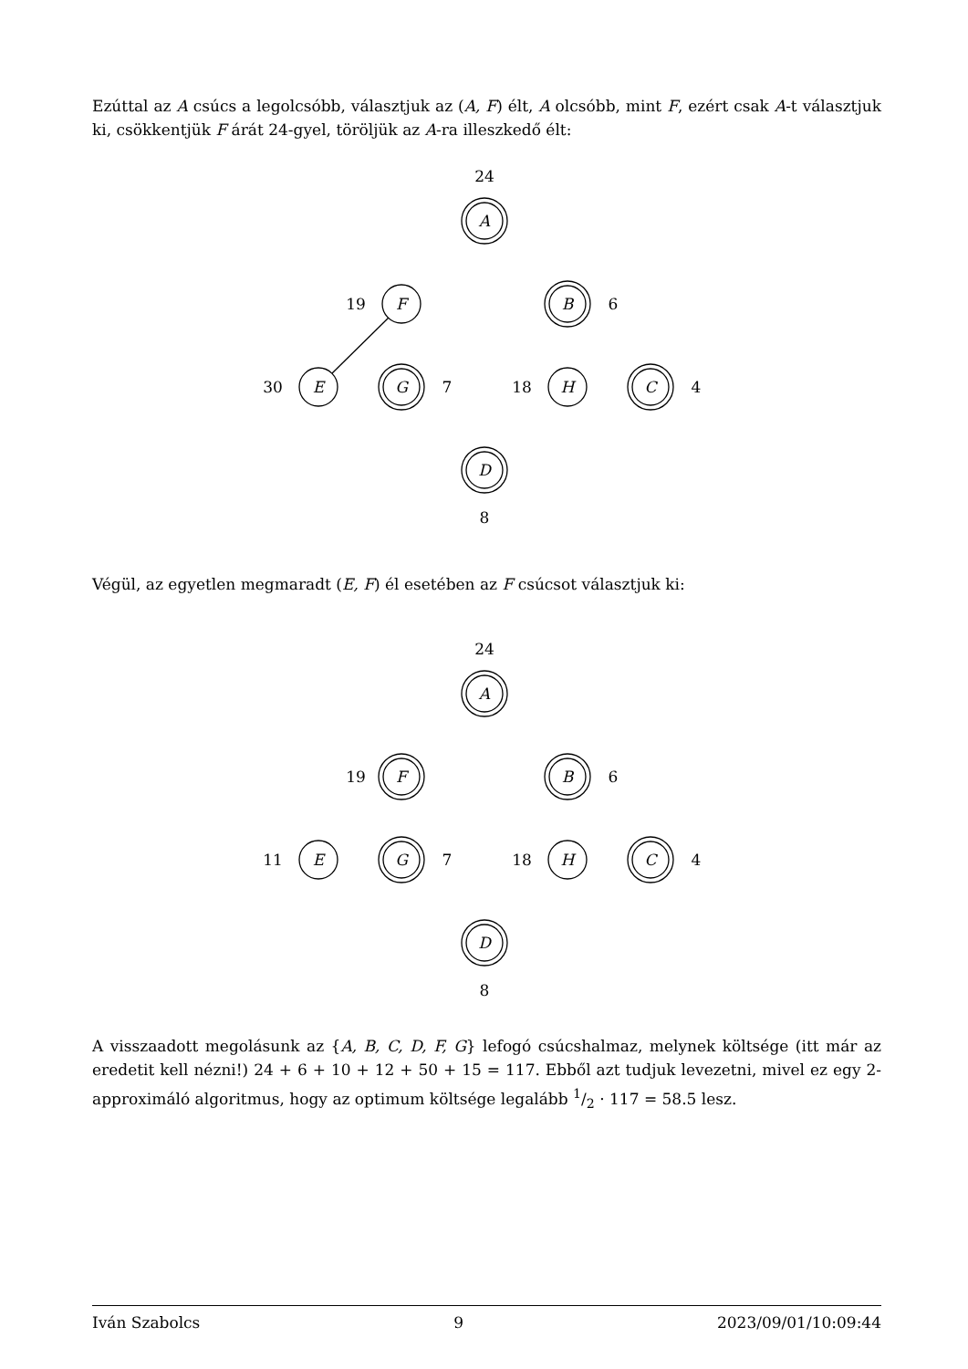Ezúttal az A csúcs a legolcsóbb, választjuk az (A, F) élt, A olcsóbb, mint F, ezért csak A-t választjuk ki, csökkentjük F árát 24-gyel, töröljük az A-ra illeszkedő élt:
24
A
19
F
B
6
30
E
G
7
18
H
C
4
D
8
Végül, az egyetlen megmaradt (E, F) él esetében az F csúcsot választjuk ki:
24
A
19
F
B
6
11
E
G
7
18
H
C
4
D
8
A visszaadott megolásunk az {A, B, C, D, F, G} lefogó csúcshalmaz, melynek költsége (itt már az eredetit kell nézni!) 24 + 6 + 10 + 12 + 50 + 15 = 117. Ebből azt tudjuk levezetni, mivel ez egy 2-approximáló algoritmus, hogy az optimum költsége legalább 1/2 · 117 = 58.5 lesz.
Iván Szabolcs 9 2023/09/01/10:09:44